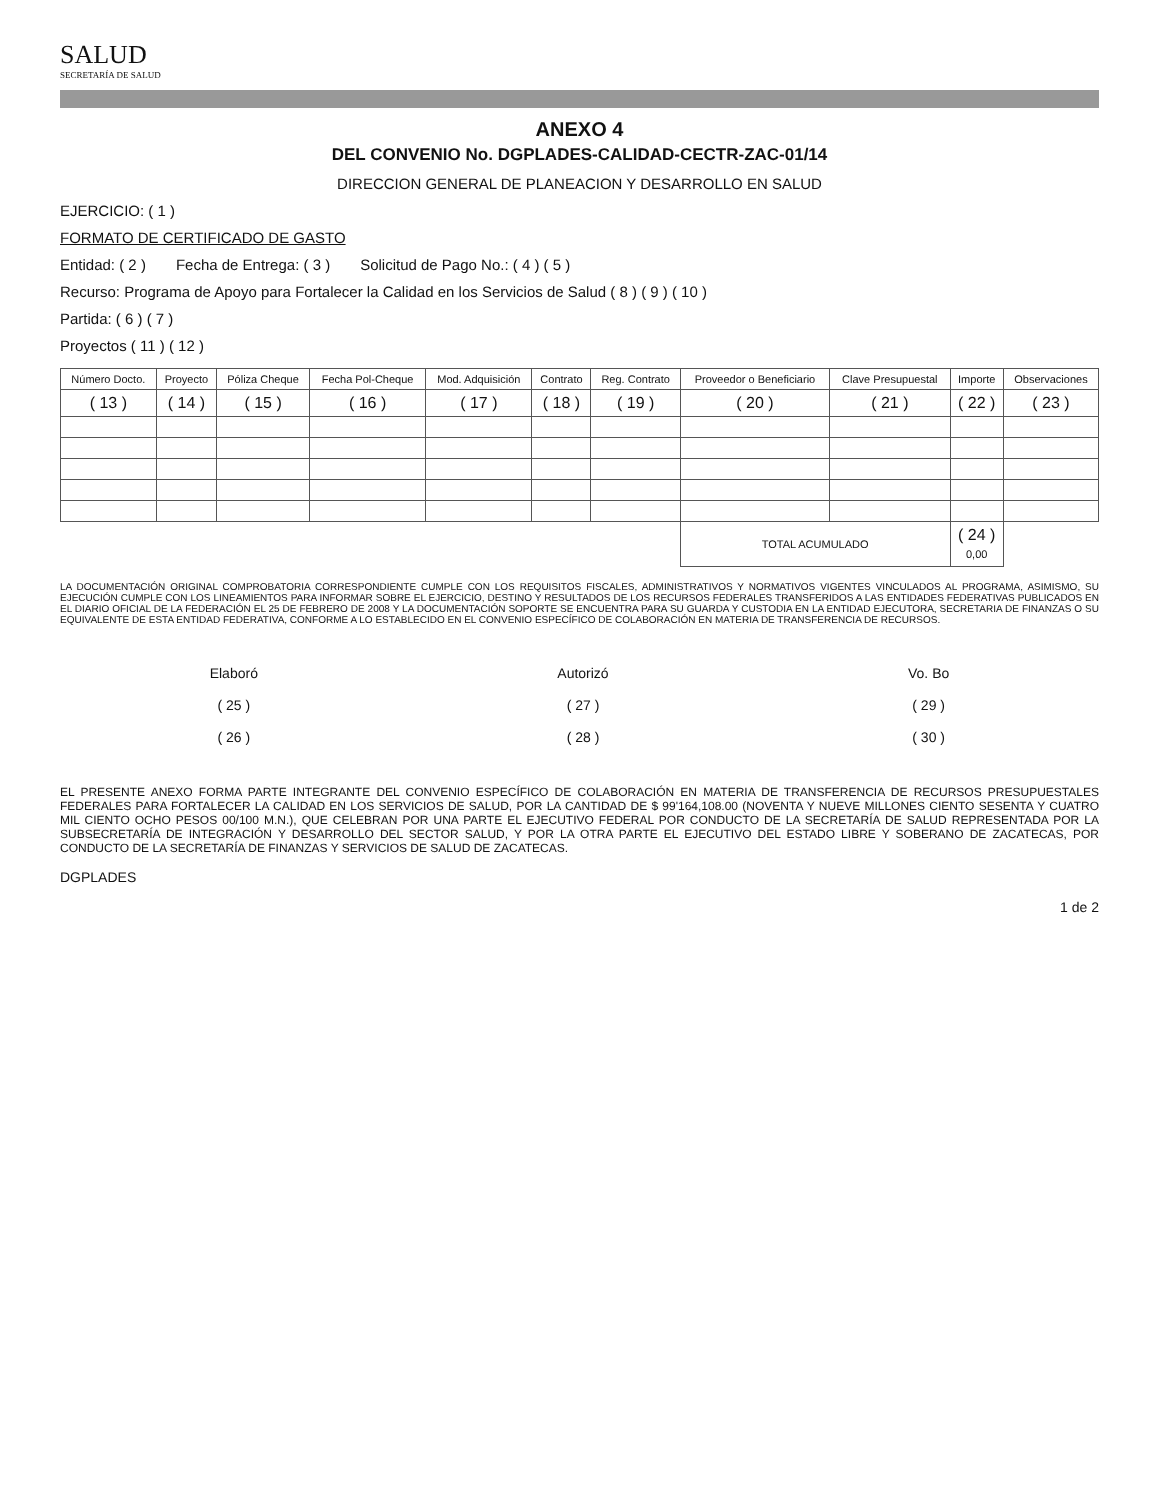SALUD
SECRETARÍA DE SALUD
ANEXO 4
DEL CONVENIO No. DGPLADES-CALIDAD-CECTR-ZAC-01/14
DIRECCION GENERAL DE PLANEACION Y DESARROLLO EN SALUD
EJERCICIO: ( 1 )
FORMATO DE CERTIFICADO DE GASTO
Entidad: ( 2 ) Fecha de Entrega: ( 3 ) Solicitud de Pago No.: ( 4 ) ( 5 )
Recurso: Programa de Apoyo para Fortalecer la Calidad en los Servicios de Salud ( 8 ) ( 9 ) ( 10 )
Partida: ( 6 ) ( 7 )
Proyectos ( 11 ) ( 12 )
| Número Docto. | Proyecto | Póliza Cheque | Fecha Pol-Cheque | Mod. Adquisición | Contrato | Reg. Contrato | Proveedor o Beneficiario | Clave Presupuestal | Importe | Observaciones |
| --- | --- | --- | --- | --- | --- | --- | --- | --- | --- | --- |
| ( 13 ) | ( 14 ) | ( 15 ) | ( 16 ) | ( 17 ) | ( 18 ) | ( 19 ) | ( 20 ) | ( 21 ) | ( 22 ) | ( 23 ) |
| | | | | | | | TOTAL ACUMULADO | | ( 24 ) 0,00 | |
LA DOCUMENTACIÓN ORIGINAL COMPROBATORIA CORRESPONDIENTE CUMPLE CON LOS REQUISITOS FISCALES, ADMINISTRATIVOS Y NORMATIVOS VIGENTES VINCULADOS AL PROGRAMA, ASIMISMO, SU EJECUCIÓN CUMPLE CON LOS LINEAMIENTOS PARA INFORMAR SOBRE EL EJERCICIO, DESTINO Y RESULTADOS DE LOS RECURSOS FEDERALES TRANSFERIDOS A LAS ENTIDADES FEDERATIVAS PUBLICADOS EN EL DIARIO OFICIAL DE LA FEDERACIÓN EL 25 DE FEBRERO DE 2008 Y LA DOCUMENTACIÓN SOPORTE SE ENCUENTRA PARA SU GUARDA Y CUSTODIA EN LA ENTIDAD EJECUTORA, SECRETARIA DE FINANZAS O SU EQUIVALENTE DE ESTA ENTIDAD FEDERATIVA, CONFORME A LO ESTABLECIDO EN EL CONVENIO ESPECÍFICO DE COLABORACIÓN EN MATERIA DE TRANSFERENCIA DE RECURSOS.
Elaboró
( 25 )
( 26 )
Autorizó
( 27 )
( 28 )
Vo. Bo
( 29 )
( 30 )
EL PRESENTE ANEXO FORMA PARTE INTEGRANTE DEL CONVENIO ESPECÍFICO DE COLABORACIÓN EN MATERIA DE TRANSFERENCIA DE RECURSOS PRESUPUESTALES FEDERALES PARA FORTALECER LA CALIDAD EN LOS SERVICIOS DE SALUD, POR LA CANTIDAD DE $ 99'164,108.00 (NOVENTA Y NUEVE MILLONES CIENTO SESENTA Y CUATRO MIL CIENTO OCHO PESOS 00/100 M.N.), QUE CELEBRAN POR UNA PARTE EL EJECUTIVO FEDERAL POR CONDUCTO DE LA SECRETARÍA DE SALUD REPRESENTADA POR LA SUBSECRETARÍA DE INTEGRACIÓN Y DESARROLLO DEL SECTOR SALUD, Y POR LA OTRA PARTE EL EJECUTIVO DEL ESTADO LIBRE Y SOBERANO DE ZACATECAS, POR CONDUCTO DE LA SECRETARÍA DE FINANZAS Y SERVICIOS DE SALUD DE ZACATECAS.
DGPLADES
1 de 2